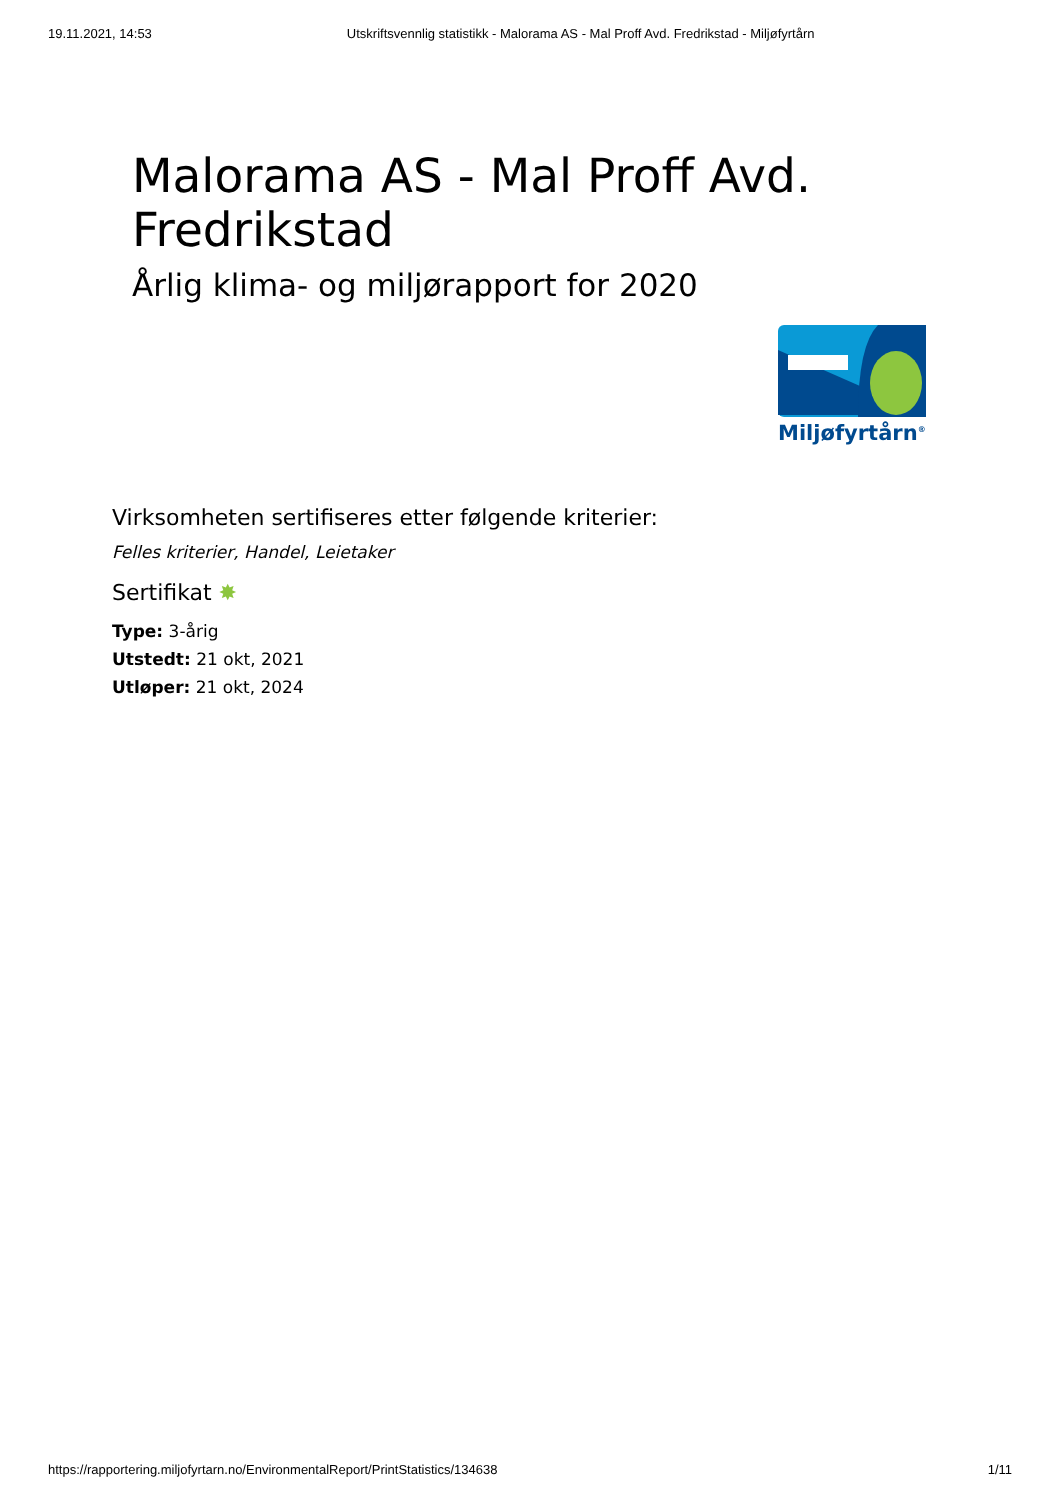19.11.2021, 14:53 Utskriftsvennlig statistikk - Malorama AS - Mal Proff Avd. Fredrikstad - Miljøfyrtårn
Malorama AS - Mal Proff Avd.
Fredrikstad
Årlig klima- og miljørapport for 2020
Miljøfyrtårn<sup>®</sup>
Virksomheten sertifiseres etter følgende kriterier:
Felles kriterier, Handel, Leietaker
Sertifikat ✸
Type: 3-årig
Utstedt: 21 okt, 2021
Utløper: 21 okt, 2024
https://rapportering.miljofyrtarn.no/EnvironmentalReport/PrintStatistics/134638 1/11